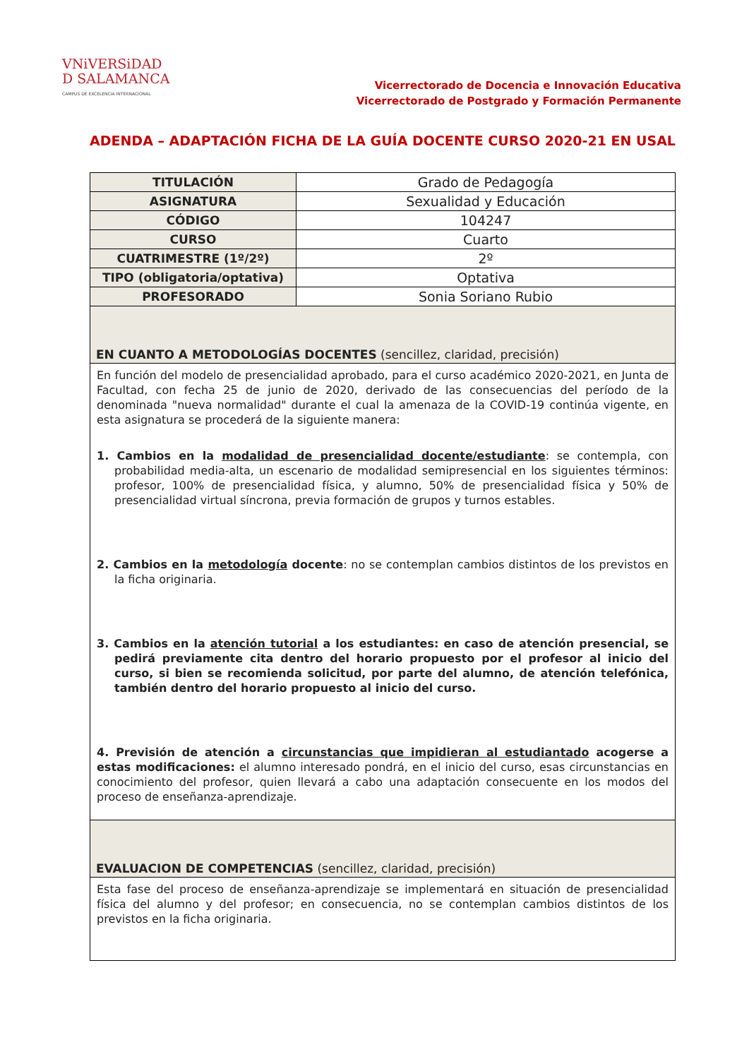VNiVERSiDAD
D SALAMANCA
CAMPUS DE EXCELENCIA INTERNACIONAL
Vicerrectorado de Docencia e Innovación Educativa
Vicerrectorado de Postgrado y Formación Permanente
ADENDA – ADAPTACIÓN FICHA DE LA GUÍA DOCENTE CURSO 2020-21 EN USAL
| TITULACIÓN | Grado de Pedagogía |
| ASIGNATURA | Sexualidad y Educación |
| CÓDIGO | 104247 |
| CURSO | Cuarto |
| CUATRIMESTRE (1º/2º) | 2º |
| TIPO (obligatoria/optativa) | Optativa |
| PROFESORADO | Sonia Soriano Rubio |
| EN CUANTO A METODOLOGÍAS DOCENTES (sencillez, claridad, precisión) | |
| En función del modelo de presencialidad aprobado, para el curso académico 2020-2021, en Junta de Facultad, con fecha 25 de junio de 2020, derivado de las consecuencias del período de la denominada "nueva normalidad" durante el cual la amenaza de la COVID-19 continúa vigente, en esta asignatura se procederá de la siguiente manera: 1. Cambios en la modalidad de presencialidad docente/estudiante : se contempla, con probabilidad media-alta, un escenario de modalidad semipresencial en los siguientes términos: profesor, 100% de presencialidad física, y alumno, 50% de presencialidad física y 50% de presencialidad virtual síncrona, previa formación de grupos y turnos estables. 2. Cambios en la metodología docente : no se contemplan cambios distintos de los previstos en la ficha originaria. 3. Cambios en la atención tutorial a los estudiantes: en caso de atención presencial, se pedirá previamente cita dentro del horario propuesto por el profesor al inicio del curso, si bien se recomienda solicitud, por parte del alumno, de atención telefónica, también dentro del horario propuesto al inicio del curso. 4. Previsión de atención a circunstancias que impidieran al estudiantado acogerse a estas modificaciones: el alumno interesado pondrá, en el inicio del curso, esas circunstancias en conocimiento del profesor, quien llevará a cabo una adaptación consecuente en los modos del proceso de enseñanza-aprendizaje. | |
| EVALUACION DE COMPETENCIAS (sencillez, claridad, precisión) | |
| Esta fase del proceso de enseñanza-aprendizaje se implementará en situación de presencialidad física del alumno y del profesor; en consecuencia, no se contemplan cambios distintos de los previstos en la ficha originaria. | |